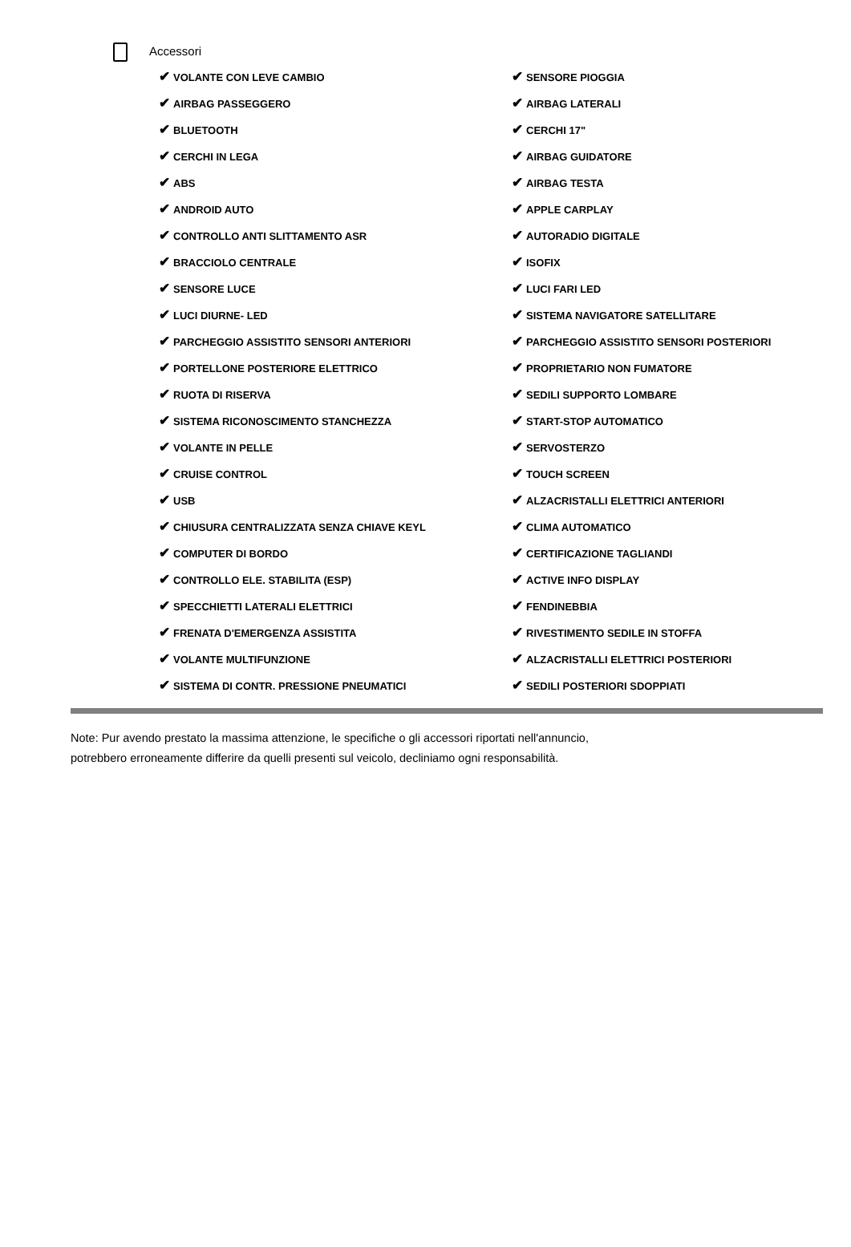Accessori
✔ VOLANTE CON LEVE CAMBIO
✔ SENSORE PIOGGIA
✔ AIRBAG PASSEGGERO
✔ AIRBAG LATERALI
✔ BLUETOOTH
✔ CERCHI 17"
✔ CERCHI IN LEGA
✔ AIRBAG GUIDATORE
✔ ABS
✔ AIRBAG TESTA
✔ ANDROID AUTO
✔ APPLE CARPLAY
✔ CONTROLLO ANTI SLITTAMENTO ASR
✔ AUTORADIO DIGITALE
✔ BRACCIOLO CENTRALE
✔ ISOFIX
✔ SENSORE LUCE
✔ LUCI FARI LED
✔ LUCI DIURNE- LED
✔ SISTEMA NAVIGATORE SATELLITARE
✔ PARCHEGGIO ASSISTITO SENSORI ANTERIORI
✔ PARCHEGGIO ASSISTITO SENSORI POSTERIORI
✔ PORTELLONE POSTERIORE ELETTRICO
✔ PROPRIETARIO NON FUMATORE
✔ RUOTA DI RISERVA
✔ SEDILI SUPPORTO LOMBARE
✔ SISTEMA RICONOSCIMENTO STANCHEZZA
✔ START-STOP AUTOMATICO
✔ VOLANTE IN PELLE
✔ SERVOSTERZO
✔ CRUISE CONTROL
✔ TOUCH SCREEN
✔ USB
✔ ALZACRISTALLI ELETTRICI ANTERIORI
✔ CHIUSURA CENTRALIZZATA SENZA CHIAVE KEYL
✔ CLIMA AUTOMATICO
✔ COMPUTER DI BORDO
✔ CERTIFICAZIONE TAGLIANDI
✔ CONTROLLO ELE. STABILITA (ESP)
✔ ACTIVE INFO DISPLAY
✔ SPECCHIETTI LATERALI ELETTRICI
✔ FENDINEBBIA
✔ FRENATA D'EMERGENZA ASSISTITA
✔ RIVESTIMENTO SEDILE IN STOFFA
✔ VOLANTE MULTIFUNZIONE
✔ ALZACRISTALLI ELETTRICI POSTERIORI
✔ SISTEMA DI CONTR. PRESSIONE PNEUMATICI
✔ SEDILI POSTERIORI SDOPPIATI
Note: Pur avendo prestato la massima attenzione, le specifiche o gli accessori riportati nell'annuncio,
potrebbero erroneamente differire da quelli presenti sul veicolo, decliniamo ogni responsabilità.